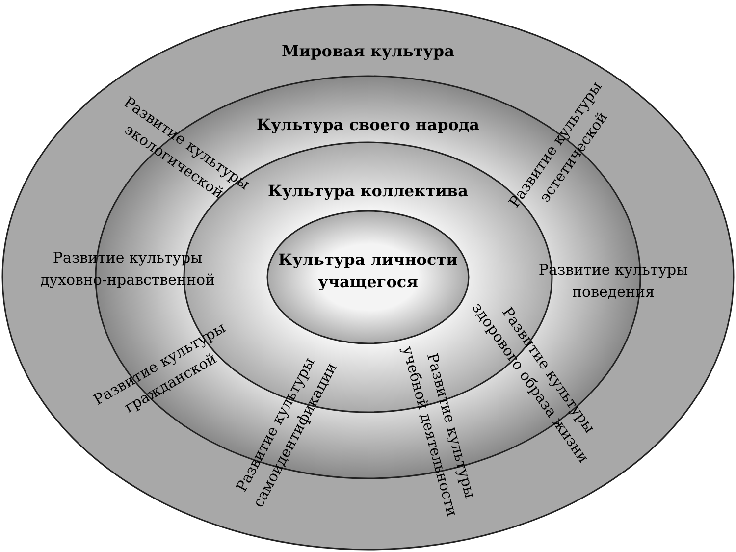Мировая культура
Культура своего народа
Культура коллектива
Культура личности
учащегося
Развитие культуры
духовно-нравственной
Развитие культуры
поведения
Развитие культуры
экологической
Развитие культуры
эстетической
Развитие культуры
гражданской
Развитие культуры
самоидентификации
Развитие культуры
учебной деятельности
Развитие культуры
здорового образа жизни